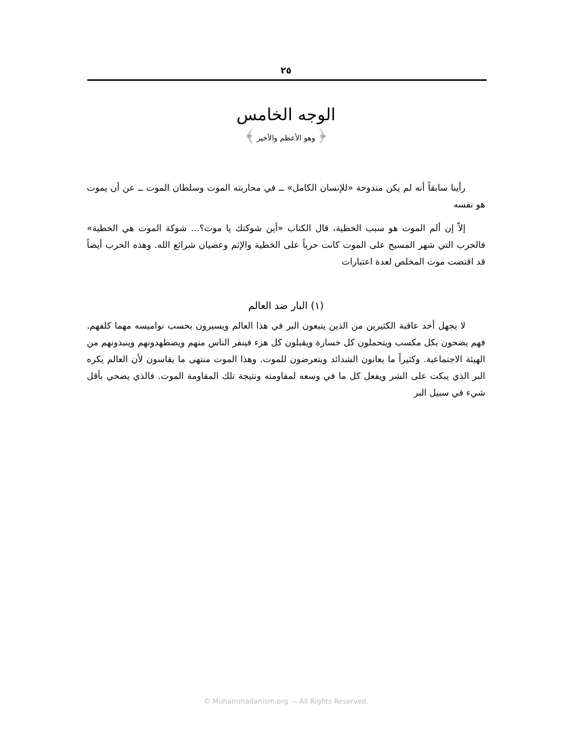٢٥
الوجه الخامس
﴿ وهو الأعظم والأخير ﴾
رأينا سابقاً أنه لم يكن مندوحة «للإنسان الكامل» ــ في محاربته الموت وسلطان الموت ــ عن أن يموت هو نفسه
إلاّ إن ألم الموت هو سبب الخطية، قال الكتاب «أين شوكتك يا موت؟... شوكة الموت هي الخطية» فالحرب التي شهر المسيح على الموت كانت حرباً على الخطية والإثم وعصيان شرائع الله. وهذه الحرب أيضاً قد اقتضت موت المخلص لعدة اعتبارات
(١) البار ضد العالم
لا يجهل أحد عاقبة الكثيرين من الذين يتبعون البر في هذا العالم ويسيرون بحسب نواميسه مهما كلفهم. فهم يضحون بكل مكسب ويتحملون كل خسارة ويقبلون كل هزء فينفر الناس منهم ويضطهدونهم وينبذونهم من الهيئة الاجتماعية. وكثيراً ما يعانون الشدائد ويتعرضون للموت. وهذا الموت منتهى ما يقاسون لأن العالم يكره البر الذي يبكت على الشر ويفعل كل ما في وسعه لمقاومته ونتيجة تلك المقاومة الموت. فالذي يضحي بأقل شيء في سبيل البر
© Muhammadanism.org — All Rights Reserved.